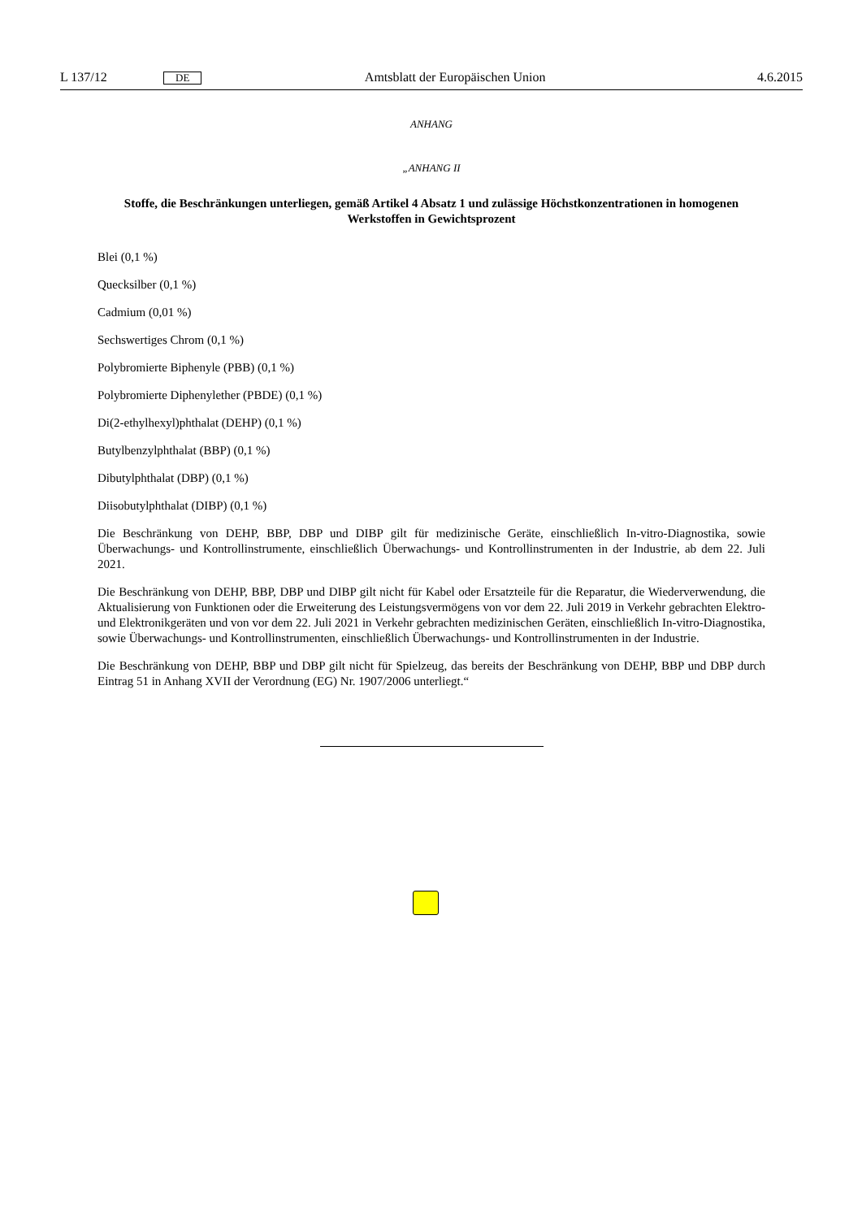L 137/12 DE Amtsblatt der Europäischen Union 4.6.2015
ANHANG
„ANHANG II
Stoffe, die Beschränkungen unterliegen, gemäß Artikel 4 Absatz 1 und zulässige Höchstkonzentrationen in homogenen Werkstoffen in Gewichtsprozent
Blei (0,1 %)
Quecksilber (0,1 %)
Cadmium (0,01 %)
Sechswertiges Chrom (0,1 %)
Polybromierte Biphenyle (PBB) (0,1 %)
Polybromierte Diphenylether (PBDE) (0,1 %)
Di(2-ethylhexyl)phthalat (DEHP) (0,1 %)
Butylbenzylphthalat (BBP) (0,1 %)
Dibutylphthalat (DBP) (0,1 %)
Diisobutylphthalat (DIBP) (0,1 %)
Die Beschränkung von DEHP, BBP, DBP und DIBP gilt für medizinische Geräte, einschließlich In-vitro-Diagnostika, sowie Überwachungs- und Kontrollinstrumente, einschließlich Überwachungs- und Kontrollinstrumenten in der Industrie, ab dem 22. Juli 2021.
Die Beschränkung von DEHP, BBP, DBP und DIBP gilt nicht für Kabel oder Ersatzteile für die Reparatur, die Wiederverwendung, die Aktualisierung von Funktionen oder die Erweiterung des Leistungsvermögens von vor dem 22. Juli 2019 in Verkehr gebrachten Elektro- und Elektronikgeräten und von vor dem 22. Juli 2021 in Verkehr gebrachten medizinischen Geräten, einschließlich In-vitro-Diagnostika, sowie Überwachungs- und Kontrollinstrumenten, einschließlich Überwachungs- und Kontrollinstrumenten in der Industrie.
Die Beschränkung von DEHP, BBP und DBP gilt nicht für Spielzeug, das bereits der Beschränkung von DEHP, BBP und DBP durch Eintrag 51 in Anhang XVII der Verordnung (EG) Nr. 1907/2006 unterliegt.“